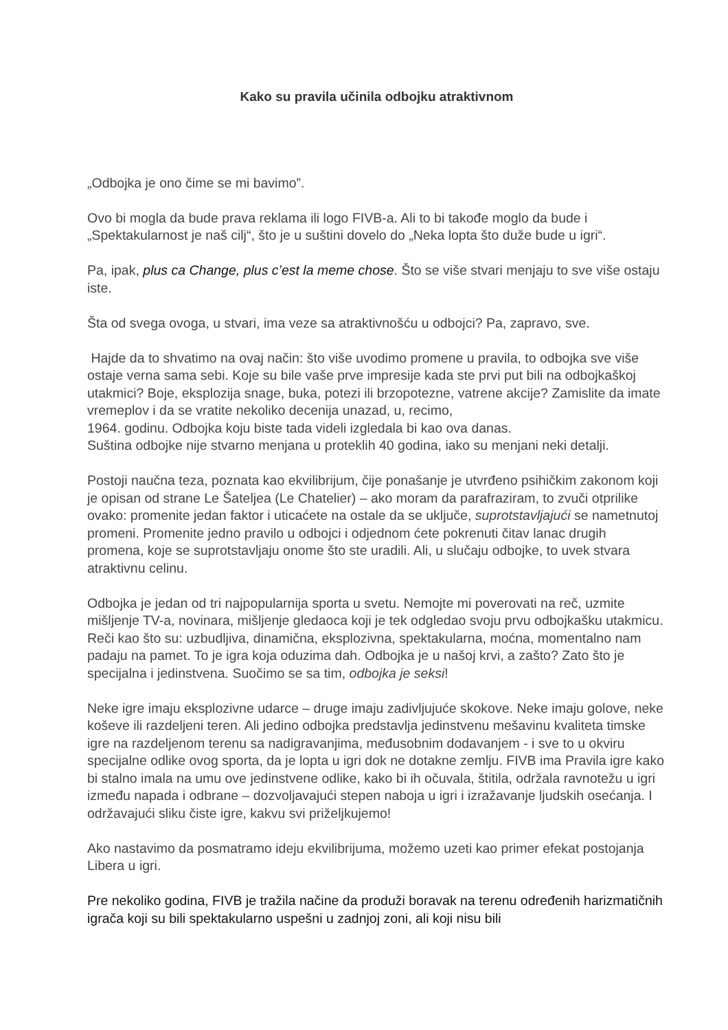Kako su pravila učinila odbojku atraktivnom
„Odbojka je ono čime se mi bavimo”.
Ovo bi mogla da bude prava reklama ili logo FIVB-a. Ali to bi takođe moglo da bude i „Spektakularnost je naš cilj“, što je u suštini dovelo do „Neka lopta što duže bude u igri“.
Pa, ipak, plus ca Change, plus c’est la meme chose. Što se više stvari menjaju to sve više ostaju iste.
Šta od svega ovoga, u stvari, ima veze sa atraktivnošću u odbojci? Pa, zapravo, sve.
Hajde da to shvatimo na ovaj način: što više uvodimo promene u pravila, to odbojka sve više ostaje verna sama sebi. Koje su bile vaše prve impresije kada ste prvi put bili na odbojkaškoj utakmici? Boje, eksplozija snage, buka, potezi ili brzopotezne, vatrene akcije? Zamislite da imate vremeplov i da se vratite nekoliko decenija unazad, u, recimo,
1964. godinu. Odbojka koju biste tada videli izgledala bi kao ova danas.
Suština odbojke nije stvarno menjana u proteklih 40 godina, iako su menjani neki detalji.
Postoji naučna teza, poznata kao ekvilibrijum, čije ponašanje je utvrđeno psihičkim zakonom koji je opisan od strane Le Šateljea (Le Chatelier) – ako moram da parafraziram, to zvuči otprilike ovako: promenite jedan faktor i uticaćete na ostale da se uključe, suprotstavljajući se nametnutoj promeni. Promenite jedno pravilo u odbojci i odjednom ćete pokrenuti čitav lanac drugih promena, koje se suprotstavljaju onome što ste uradili. Ali, u slučaju odbojke, to uvek stvara atraktivnu celinu.
Odbojka je jedan od tri najpopularnija sporta u svetu. Nemojte mi poverovati na reč, uzmite mišljenje TV-a, novinara, mišljenje gledaoca koji je tek odgledao svoju prvu odbojkašku utakmicu. Reči kao što su: uzbudljiva, dinamična, eksplozivna, spektakularna, moćna, momentalno nam padaju na pamet. To je igra koja oduzima dah. Odbojka je u našoj krvi, a zašto? Zato što je specijalna i jedinstvena. Suočimo se sa tim, odbojka je seksi!
Neke igre imaju eksplozivne udarce – druge imaju zadivljujuće skokove. Neke imaju golove, neke koševe ili razdeljeni teren. Ali jedino odbojka predstavlja jedinstvenu mešavinu kvaliteta timske igre na razdeljenom terenu sa nadigravanjima, međusobnim dodavanjem - i sve to u okviru specijalne odlike ovog sporta, da je lopta u igri dok ne dotakne zemlju. FIVB ima Pravila igre kako bi stalno imala na umu ove jedinstvene odlike, kako bi ih očuvala, štitila, održala ravnotežu u igri između napada i odbrane – dozvoljavajući stepen naboja u igri i izražavanje ljudskih osećanja. I održavajući sliku čiste igre, kakvu svi priželjkujemo!
Ako nastavimo da posmatramo ideju ekvilibrijuma, možemo uzeti kao primer efekat postojanja Libera u igri.
Pre nekoliko godina, FIVB je tražila načine da produži boravak na terenu određenih harizmatičnih igrača koji su bili spektakularno uspešni u zadnjoj zoni, ali koji nisu bili